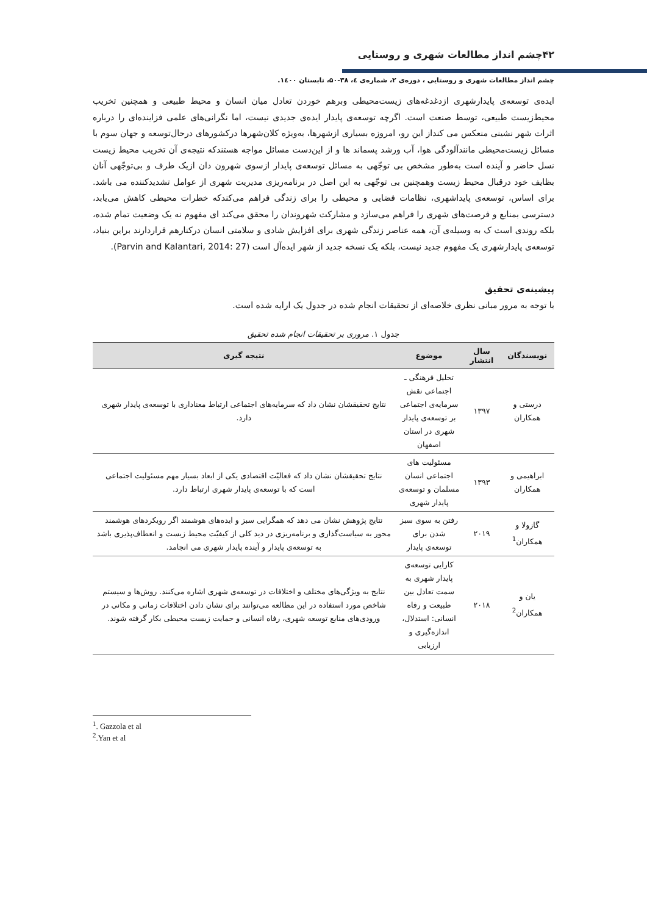۴۲چشم انداز مطالعات شهری و روستایی
چشم انداز مطالعات شهری و روستایی ، دوره‌ی ۲، شماره‌ی ٤، ۳۸-۵۰، تابستان ۱٤۰۰.
ایده‌ی توسعه‌ی پایدارشهری ازدغدغه‌های زیست‌محیطی وبرهم خوردن تعادل میان انسان و محیط طبیعی و همچنین تخریب محیط‌زیست طبیعی، توسط صنعت است. اگرچه توسعه‌ی پایدار ایده‌ی جدیدی نیست، اما نگرانی‌های علمی فزاینده‌ای را درباره اثرات شهر نشینی منعکس می کنداز این رو، امروزه بسیاری ازشهرها، به‌ویژه کلان‌شهرها درکشورهای درحال‌توسعه و جهان سوم با مسائل زیست‌محیطی مانندآلودگی هوا، آب ورشد پسماند ها و از این‌دست مسائل مواجه هستندکه نتیجه‌ی آن تخریب محیط زیست نسل حاضر و آینده است به‌طور مشخص بی توجّهی به مسائل توسعه‌ی پایدار ازسوی شهرون دان ازیک طرف و بی‌توجّهی آنان بظایف خود درقبال محیط زیست وهمچنین بی توجّهی به این اصل در برنامه‌ریزی مدیریت شهری از عوامل تشدیدکننده می باشد. برای اساس، توسعه‌ی پایداشهری، نظامات فضایی و محیطی را برای زندگی فراهم می‌کندکه خطرات محیطی کاهش می‌یابد، دسترسی بمنابع و فرصت‌های شهری را فراهم می‌سازد و مشارکت شهروندان را محقق می‌کند ای مفهوم نه یک وضعیت تمام شده، بلکه روندی است ک به وسیله‌ی آن، همه عناصر زندگی شهری برای افزایش شادی و سلامتی انسان درکنارهم قراردارند براین بنیاد، توسعه‌ی پایدارشهری یک مفهوم جدید نیست، بلکه یک نسخه جدید از شهر ایده‌آل است (Parvin and Kalantari, 2014: 27).
پیشینه‌ی تحقیق
با توجه به مرور مبانی نظری خلاصه‌ای از تحقیقات انجام شده در جدول یک ارایه شده است.
جدول ۱. مروری بر تحقیقات انجام شده تحقیق
| نویسندگان | سال انتشار | موضوع | نتیجه گیری |
| --- | --- | --- | --- |
| درستی و همکاران | ۱۳۹۷ | تحلیل فرهنگی ـ اجتماعی نقش سرمایه‌ی اجتماعی بر توسعه‌ی پایدار شهری در استان اصفهان | نتایج تحقیقشان نشان داد که سرمایه‌های اجتماعی ارتباط معناداری با توسعه‌ی پایدار شهری دارد. |
| ابراهیمی و همکاران | ۱۳۹۳ | مسئولیت های اجتماعی انسان مسلمان و توسعه‌ی پایدار شهری | نتایج تحقیقشان نشان داد که فعالیّت اقتصادی یکی از ابعاد بسیار مهم مسئولیت اجتماعی است که با توسعه‌ی پایدار شهری ارتباط دارد. |
| گازولا و همکاران<sup>1</sup> | ۲۰۱۹ | رفتن به سوی سبز شدن برای توسعه‌ی پایدار | نتایج پژوهش نشان می دهد که همگرایی سبز و ایده‌های هوشمند اگر رویکردهای هوشمند محور به سیاست‌گذاری و برنامه‌ریزی در دید کلی از کیفیّت محیط زیست و انعطاف‌پذیری باشد به توسعه‌ی پایدار و آینده پایدار شهری می انجامد. |
| یان و همکاران<sup>2</sup> | ۲۰۱۸ | کارایی توسعه‌ی پایدار شهری به سمت تعادل بین طبیعت و رفاه انسانی: استدلال، اندازه‌گیری و ارزیابی | نتایج به ویژگی‌های مختلف و اختلافات در توسعه‌ی شهری اشاره می‌کنند. روش‌ها و سیستم شاخص مورد استفاده در این مطالعه می‌توانند برای نشان دادن اختلافات زمانی و مکانی در ورودی‌های منابع توسعه شهری، رفاه انسانی و حمایت زیست محیطی بکار گرفته شوند. |
<sup>1</sup>. Gazzola et al
<sup>2</sup>.Yan et al